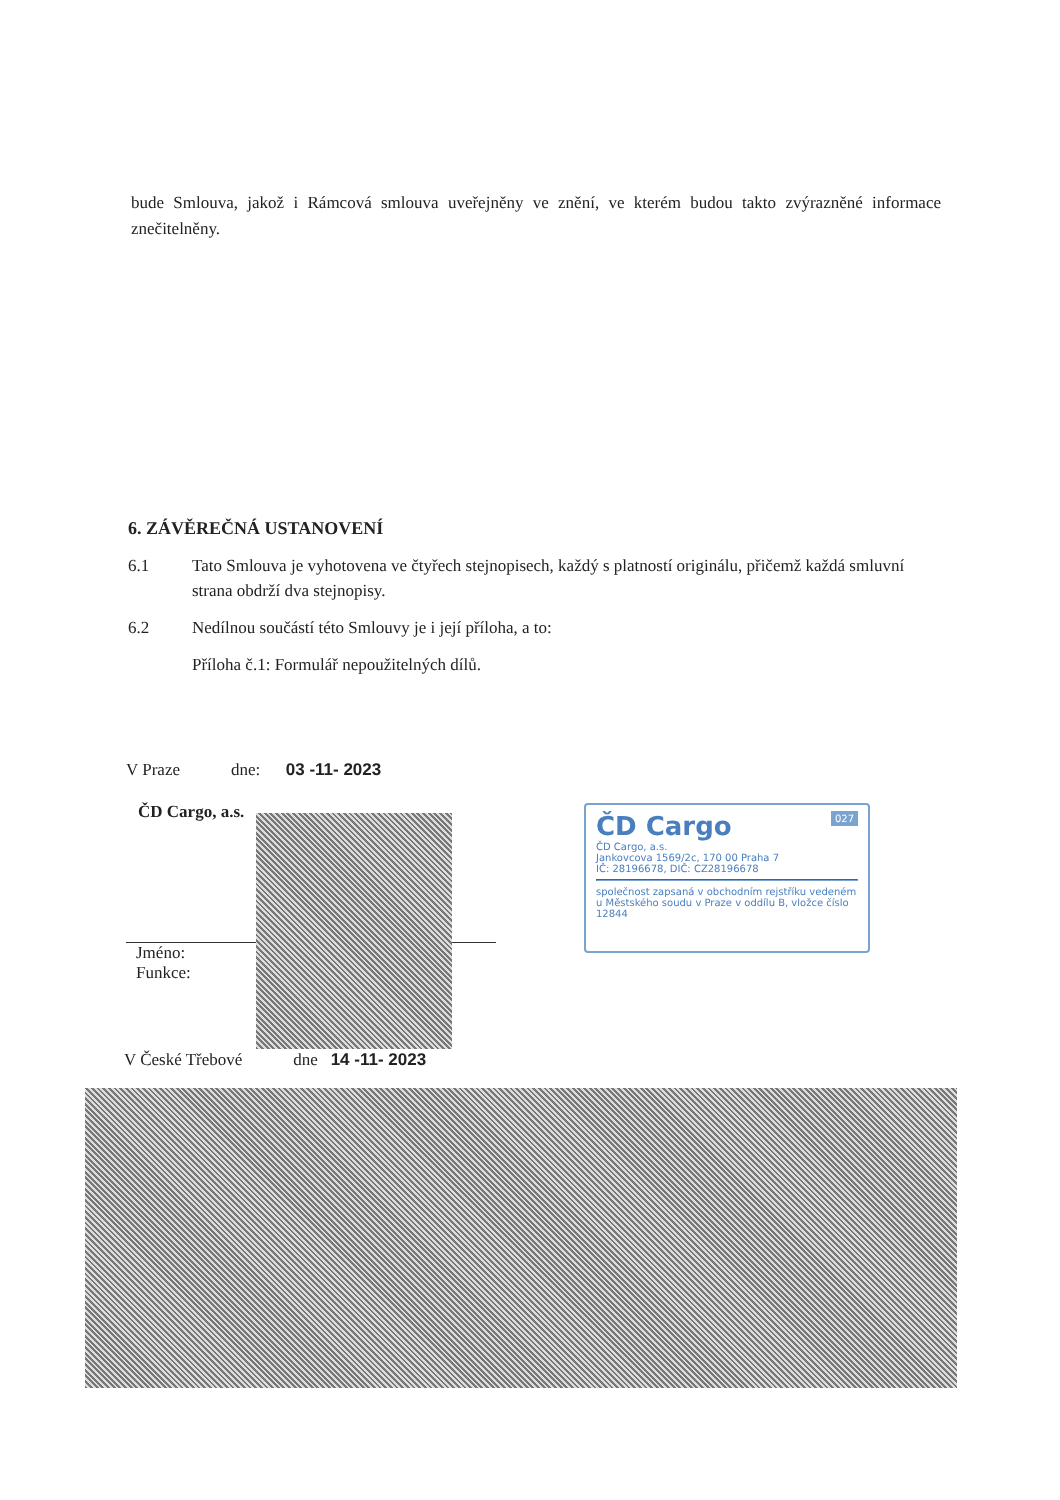bude Smlouva, jakož i Rámcová smlouva uveřejněny ve znění, ve kterém budou takto zvýrazněné informace znečitelněny.
6. ZÁVĚREČNÁ USTANOVENÍ
6.1 Tato Smlouva je vyhotovena ve čtyřech stejnopisech, každý s platností originálu, přičemž každá smluvní strana obdrží dva stejnopisy.
6.2 Nedílnou součástí této Smlouvy je i její příloha, a to:
Příloha č.1: Formulář nepoužitelných dílů.
V Praze dne: 03 -11- 2023
ČD Cargo, a.s.
Jméno:
Funkce:
ČD Cargo 027
ČD Cargo, a.s.
Jankovcova 1569/2c, 170 00 Praha 7
IČ: 28196678, DIČ: CZ28196678
společnost zapsaná v obchodním rejstříku vedeném u Městského soudu v Praze v oddílu B, vložce číslo 12844
V České Třebové dne 14 -11- 2023